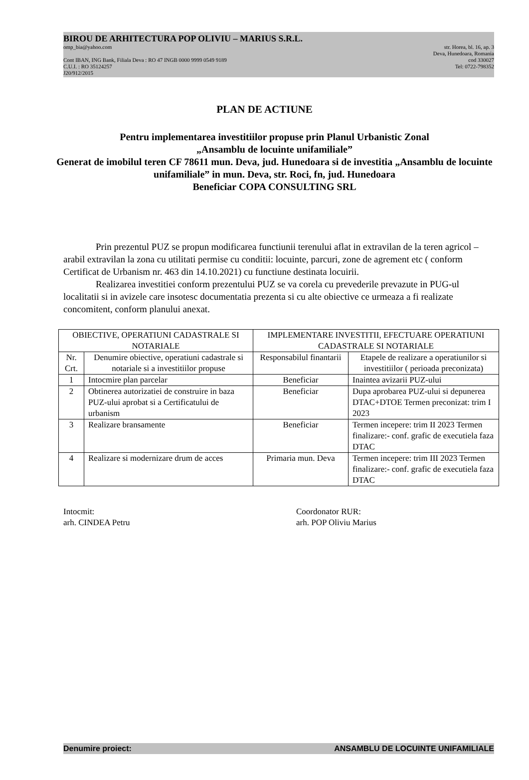BIROU DE ARHITECTURA POP OLIVIU – MARIUS S.R.L.
omp_bia@yahoo.com str. Horea, bl. 16, ap. 3
Deva, Hunedoara, Romania
Cont IBAN, ING Bank, Filiala Deva : RO 47 INGB 0000 9999 0549 9189 cod 330027
C.U.I. : RO 35124257 Tel: 0722-798352
J20/912/2015
PLAN DE ACTIUNE
Pentru implementarea investitiilor propuse prin Planul Urbanistic Zonal
„Ansamblu de locuinte unifamiliale”
Generat de imobilul teren CF 78611 mun. Deva, jud. Hunedoara si de investitia „Ansamblu de locuinte unifamiliale” in mun. Deva, str. Roci, fn, jud. Hunedoara
Beneficiar COPA CONSULTING SRL
Prin prezentul PUZ se propun modificarea functiunii terenului aflat in extravilan de la teren agricol – arabil extravilan la zona cu utilitati permise cu conditii: locuinte, parcuri, zone de agrement etc ( conform Certificat de Urbanism nr. 463 din 14.10.2021) cu functiune destinata locuirii.
Realizarea investitiei conform prezentului PUZ se va corela cu prevederile prevazute in PUG-ul localitatii si in avizele care insotesc documentatia prezenta si cu alte obiective ce urmeaza a fi realizate concomitent, conform planului anexat.
| OBIECTIVE, OPERATIUNI CADASTRALE SI NOTARIALE | | IMPLEMENTARE INVESTITII, EFECTUARE OPERATIUNI CADASTRALE SI NOTARIALE | |
| --- | --- | --- | --- |
| Nr. Crt. | Denumire obiective, operatiuni cadastrale si notariale si a investitiilor propuse | Responsabilul finantarii | Etapele de realizare a operatiunilor si investitiilor ( perioada preconizata) |
| 1 | Intocmire plan parcelar | Beneficiar | Inaintea avizarii PUZ-ului |
| 2 | Obtinerea autorizatiei de construire in baza PUZ-ului aprobat si a Certificatului de urbanism | Beneficiar | Dupa aprobarea PUZ-ului si depunerea DTAC+DTOE Termen preconizat: trim I 2023 |
| 3 | Realizare bransamente | Beneficiar | Termen incepere: trim II 2023 Termen finalizare:- conf. grafic de executiela faza DTAC |
| 4 | Realizare si modernizare drum de acces | Primaria mun. Deva | Termen incepere: trim III 2023 Termen finalizare:- conf. grafic de executiela faza DTAC |
Intocmit:
arh. CINDEA Petru
Coordonator RUR:
arh. POP Oliviu Marius
Denumire proiect: ANSAMBLU DE LOCUINTE UNIFAMILIALE